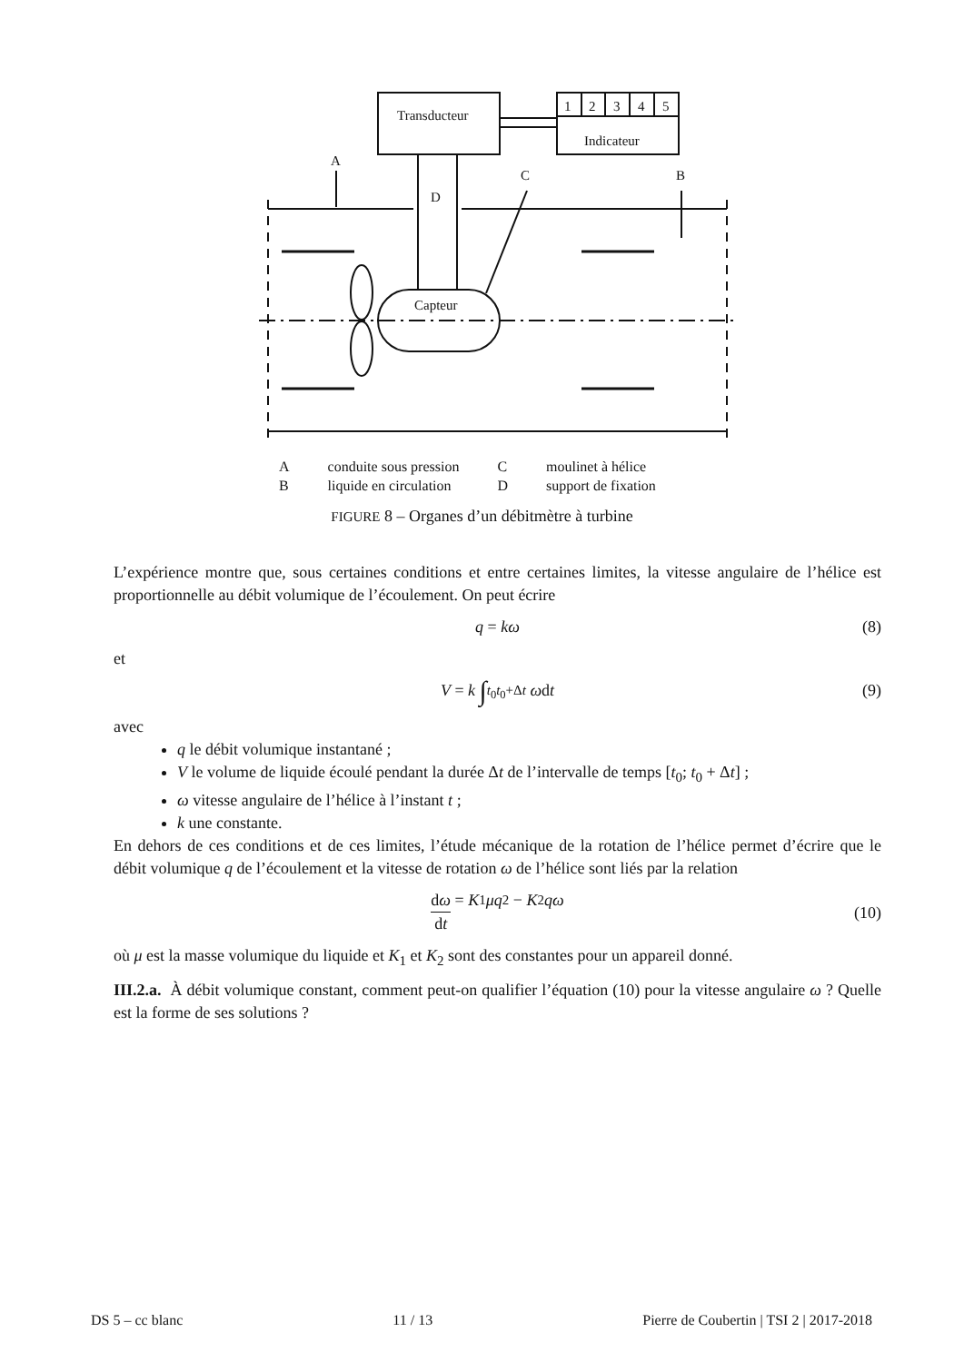Transducteur
Indicateur
1
2
3
4
5
A
C
B
D
Capteur
| A | conduite sous pression | C | moulinet à hélice |
| B | liquide en circulation | D | support de fixation |
FIGURE 8 – Organes d’un débitmètre à turbine
L’expérience montre que, sous certaines conditions et entre certaines limites, la vitesse angulaire de l’hélice est proportionnelle au débit volumique de l’écoulement. On peut écrire
q = kω (8)
et
V = k ∫<sub>t<sub>0</sub></sub><sup>t<sub>0</sub>+Δt</sup> ω d t (9)
avec
q le débit volumique instantané ;
V le volume de liquide écoulé pendant la durée Δt de l’intervalle de temps [t<sub>0</sub>; t<sub>0</sub> + Δt] ;
ω vitesse angulaire de l’hélice à l’instant t ;
k une constante.
En dehors de ces conditions et de ces limites, l’étude mécanique de la rotation de l’hélice permet d’écrire que le débit volumique q de l’écoulement et la vitesse de rotation ω de l’hélice sont liés par la relation
dω dt = K<sub>1</sub> μq<sup>2</sup> − K<sub>2</sub> qω
(10)
où μ est la masse volumique du liquide et K<sub>1</sub> et K<sub>2</sub> sont des constantes pour un appareil donné.
III.2.a. À débit volumique constant, comment peut-on qualifier l’équation (10) pour la vitesse angulaire ω ? Quelle est la forme de ses solutions ?
DS 5 – cc blanc 11 / 13 Pierre de Coubertin | TSI 2 | 2017-2018